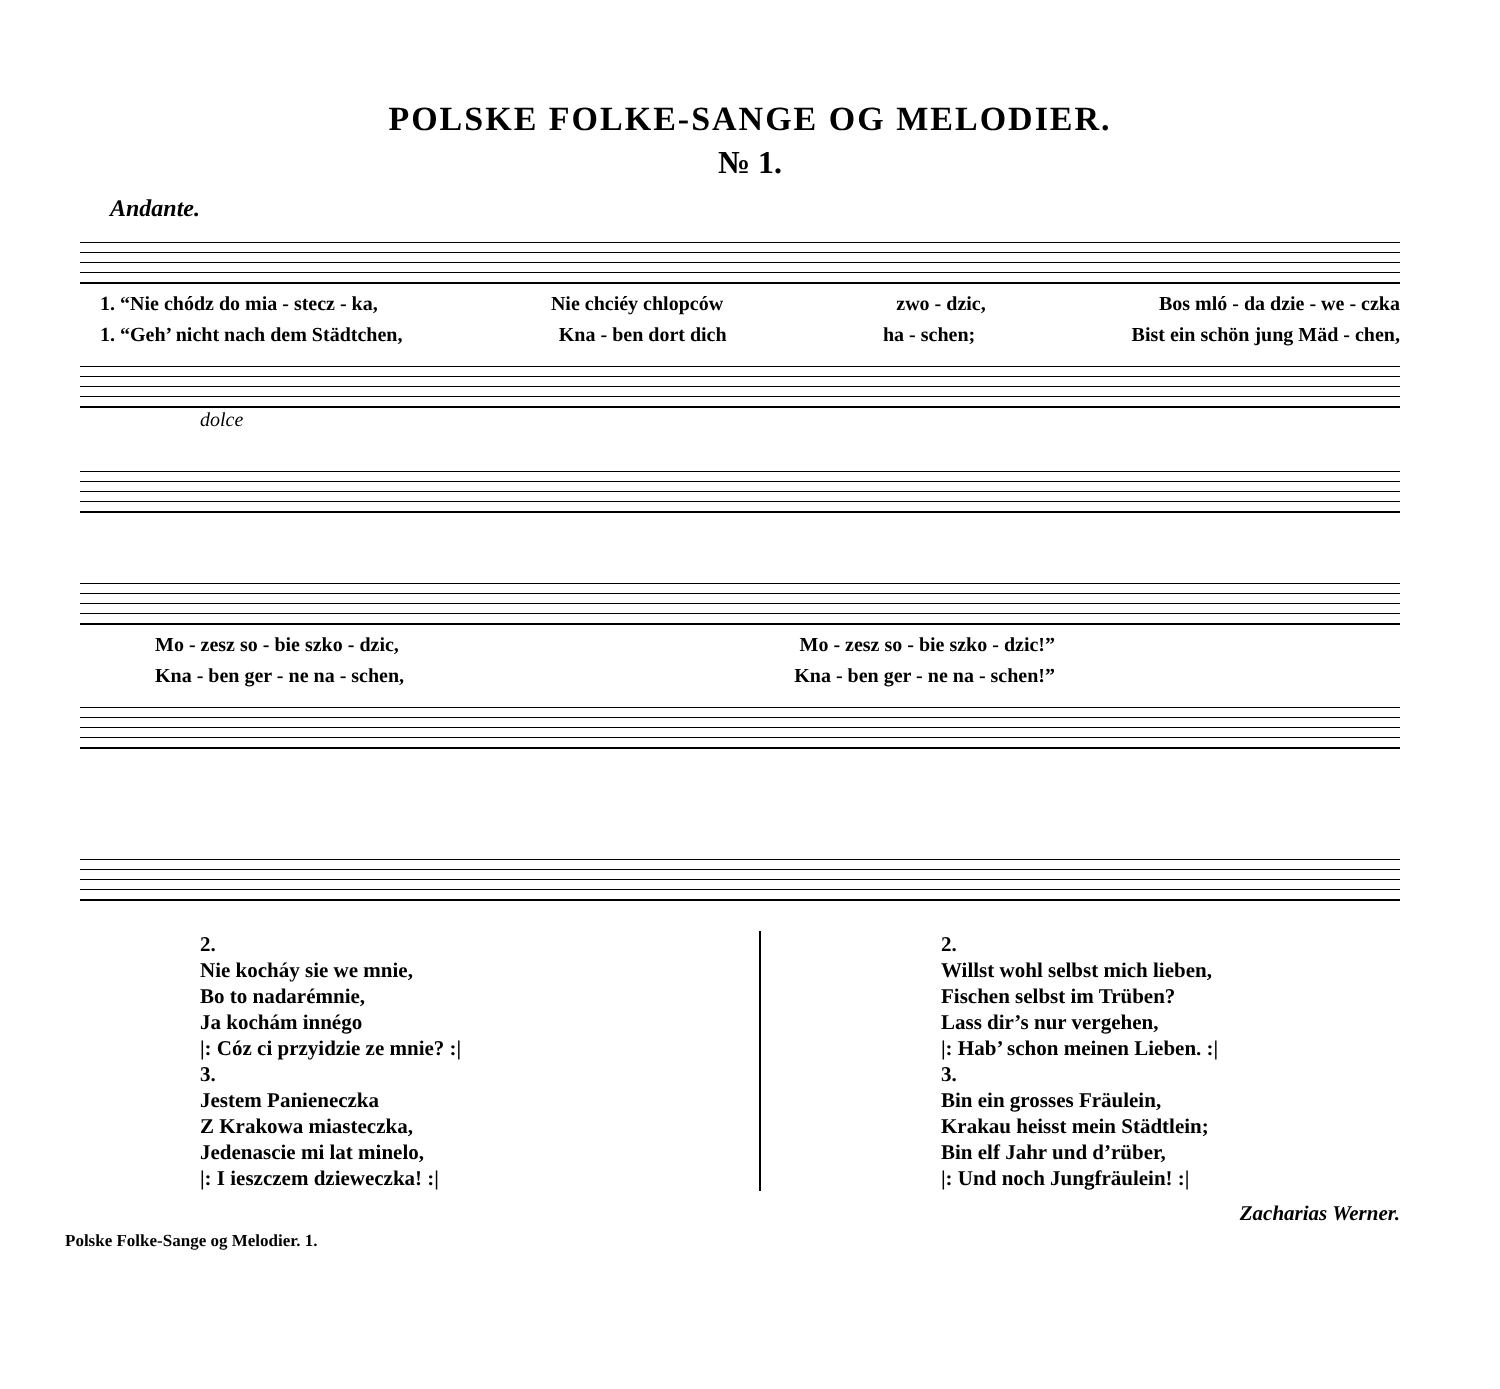POLSKE FOLKE-SANGE OG MELODIER.
№ 1.
Andante.
1. “Nie chódz do mia - stecz - ka, Nie chciéy chlopców zwo - dzic, Bos mló - da dzie - we - czka
1. “Geh’ nicht nach dem Städtchen, Kna - ben dort dich ha - schen; Bist ein schön jung Mäd - chen,
dolce
Mo - zesz so - bie szko - dzic, Mo - zesz so - bie szko - dzic!”
Kna - ben ger - ne na - schen, Kna - ben ger - ne na - schen!”
2.
Nie kocháy sie we mnie,
Bo to nadarémnie,
Ja kochám innégo
|: Cóz ci przyidzie ze mnie? :|
3.
Jestem Panieneczka
Z Krakowa miasteczka,
Jedenascie mi lat minelo,
|: I ieszczem dzieweczka! :|
2.
Willst wohl selbst mich lieben,
Fischen selbst im Trüben?
Lass dir’s nur vergehen,
|: Hab’ schon meinen Lieben. :|
3.
Bin ein grosses Fräulein,
Krakau heisst mein Städtlein;
Bin elf Jahr und d’rüber,
|: Und noch Jungfräulein! :|
Polske Folke-Sange og Melodier. 1. Zacharias Werner.